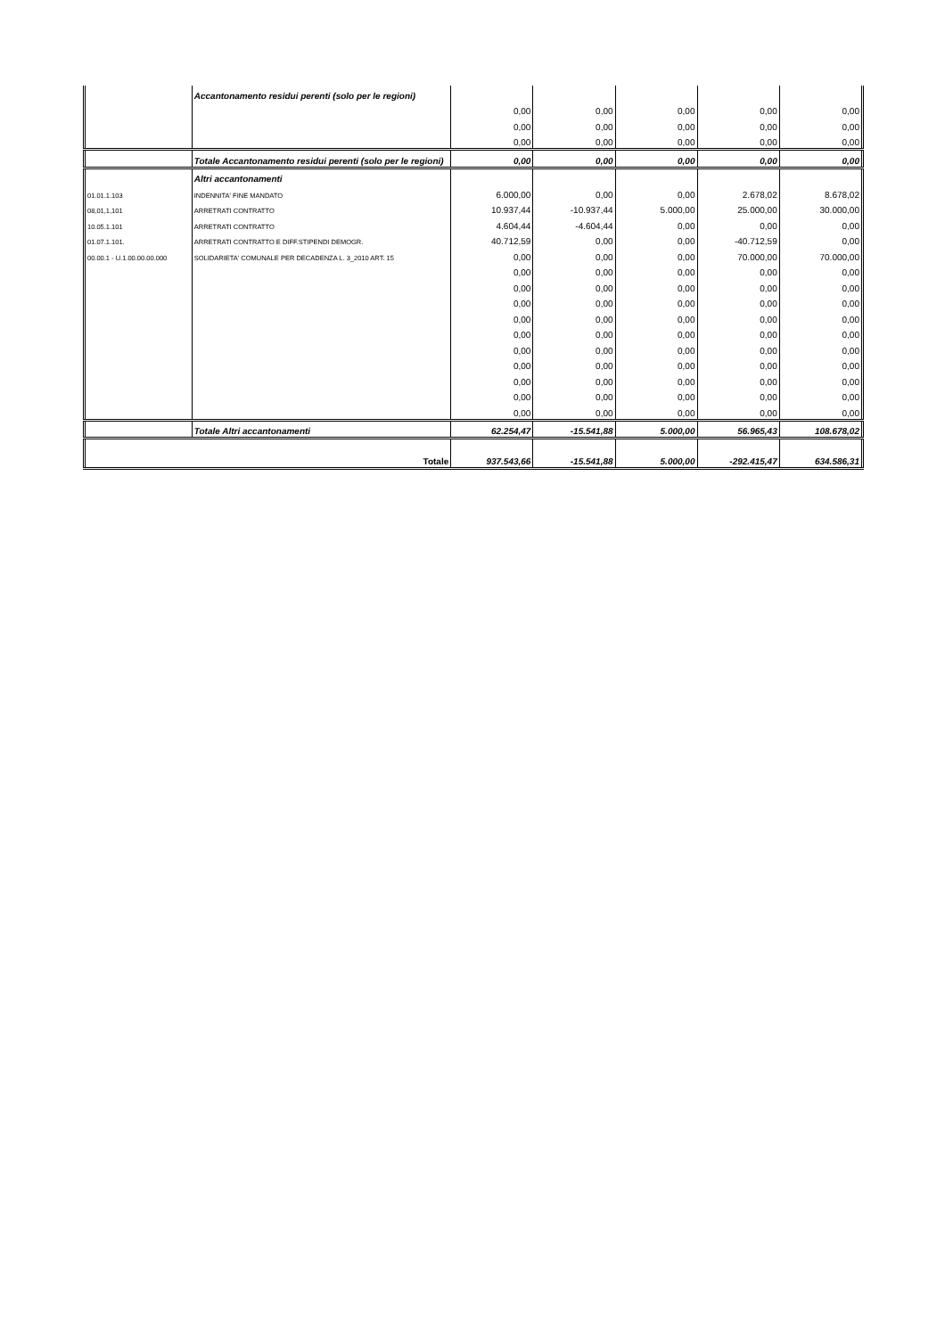| | Accantonamento residui perenti (solo per le regioni) | | | | | |
| | | 0,00 | 0,00 | 0,00 | 0,00 | 0,00 |
| | | 0,00 | 0,00 | 0,00 | 0,00 | 0,00 |
| | | 0,00 | 0,00 | 0,00 | 0,00 | 0,00 |
| | Totale Accantonamento residui perenti (solo per le regioni) | 0,00 | 0,00 | 0,00 | 0,00 | 0,00 |
| | Altri accantonamenti | | | | | |
| 01.01.1.103 | INDENNITA' FINE MANDATO | 6.000,00 | 0,00 | 0,00 | 2.678,02 | 8.678,02 |
| 08,01,1,101 | ARRETRATI CONTRATTO | 10.937,44 | -10.937,44 | 5.000,00 | 25.000,00 | 30.000,00 |
| 10.05.1.101 | ARRETRATI CONTRATTO | 4.604,44 | -4.604,44 | 0,00 | 0,00 | 0,00 |
| 01.07.1.101. | ARRETRATI CONTRATTO E DIFF.STIPENDI DEMOGR. | 40.712,59 | 0,00 | 0,00 | -40.712,59 | 0,00 |
| 00.00.1 - U.1.00.00.00.000 | SOLIDARIETA' COMUNALE PER DECADENZA L. 3_2010 ART. 15 | 0,00 | 0,00 | 0,00 | 70.000,00 | 70.000,00 |
| | | 0,00 | 0,00 | 0,00 | 0,00 | 0,00 |
| | | 0,00 | 0,00 | 0,00 | 0,00 | 0,00 |
| | | 0,00 | 0,00 | 0,00 | 0,00 | 0,00 |
| | | 0,00 | 0,00 | 0,00 | 0,00 | 0,00 |
| | | 0,00 | 0,00 | 0,00 | 0,00 | 0,00 |
| | | 0,00 | 0,00 | 0,00 | 0,00 | 0,00 |
| | | 0,00 | 0,00 | 0,00 | 0,00 | 0,00 |
| | | 0,00 | 0,00 | 0,00 | 0,00 | 0,00 |
| | | 0,00 | 0,00 | 0,00 | 0,00 | 0,00 |
| | | 0,00 | 0,00 | 0,00 | 0,00 | 0,00 |
| | Totale Altri accantonamenti | 62.254,47 | -15.541,88 | 5.000,00 | 56.965,43 | 108.678,02 |
| Totale | | 937.543,66 | -15.541,88 | 5.000,00 | -292.415,47 | 634.586,31 |